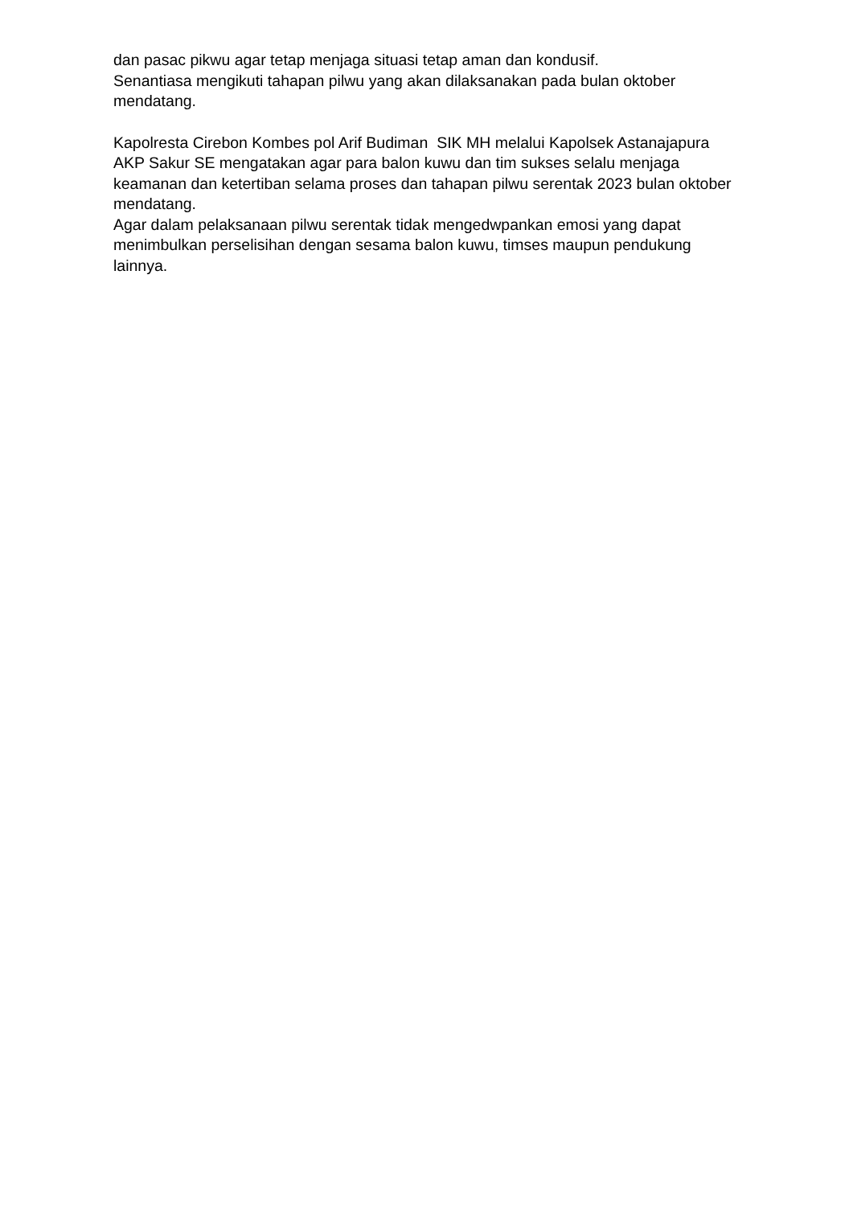dan pasac pikwu agar tetap menjaga situasi tetap aman dan kondusif. Senantiasa mengikuti tahapan pilwu yang akan dilaksanakan pada bulan oktober mendatang.
Kapolresta Cirebon Kombes pol Arif Budiman SIK MH melalui Kapolsek Astanajapura AKP Sakur SE mengatakan agar para balon kuwu dan tim sukses selalu menjaga keamanan dan ketertiban selama proses dan tahapan pilwu serentak 2023 bulan oktober mendatang. Agar dalam pelaksanaan pilwu serentak tidak mengedwpankan emosi yang dapat menimbulkan perselisihan dengan sesama balon kuwu, timses maupun pendukung lainnya.